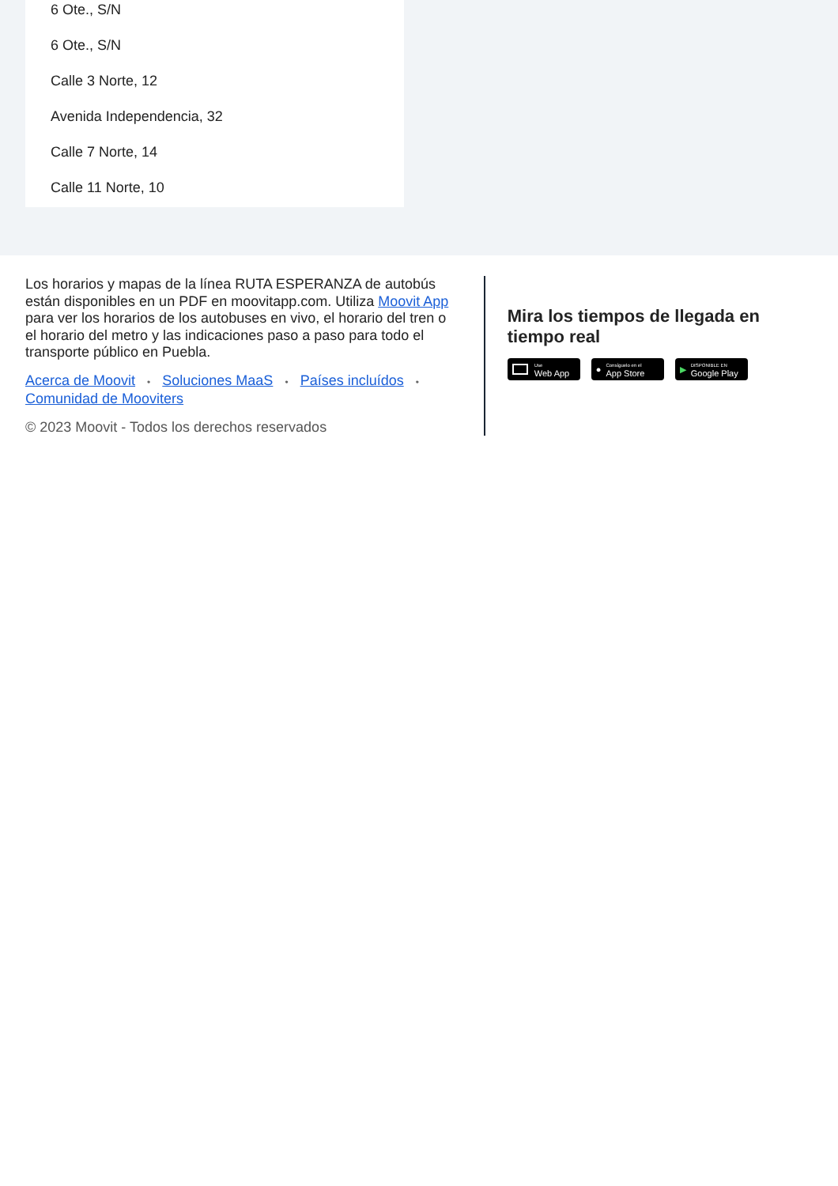6 Ote., S/N
6 Ote., S/N
Calle 3 Norte, 12
Avenida Independencia, 32
Calle 7 Norte, 14
Calle 11 Norte, 10
Los horarios y mapas de la línea RUTA ESPERANZA de autobús están disponibles en un PDF en moovitapp.com. Utiliza Moovit App para ver los horarios de los autobuses en vivo, el horario del tren o el horario del metro y las indicaciones paso a paso para todo el transporte público en Puebla.
Acerca de Moovit • Soluciones MaaS • Países incluídos •
Comunidad de Mooviters
© 2023 Moovit - Todos los derechos reservados
Mira los tiempos de llegada en tiempo real
Use
Web App
● Consíguelo en el
App Store
▶ DISPONIBLE EN
Google Play